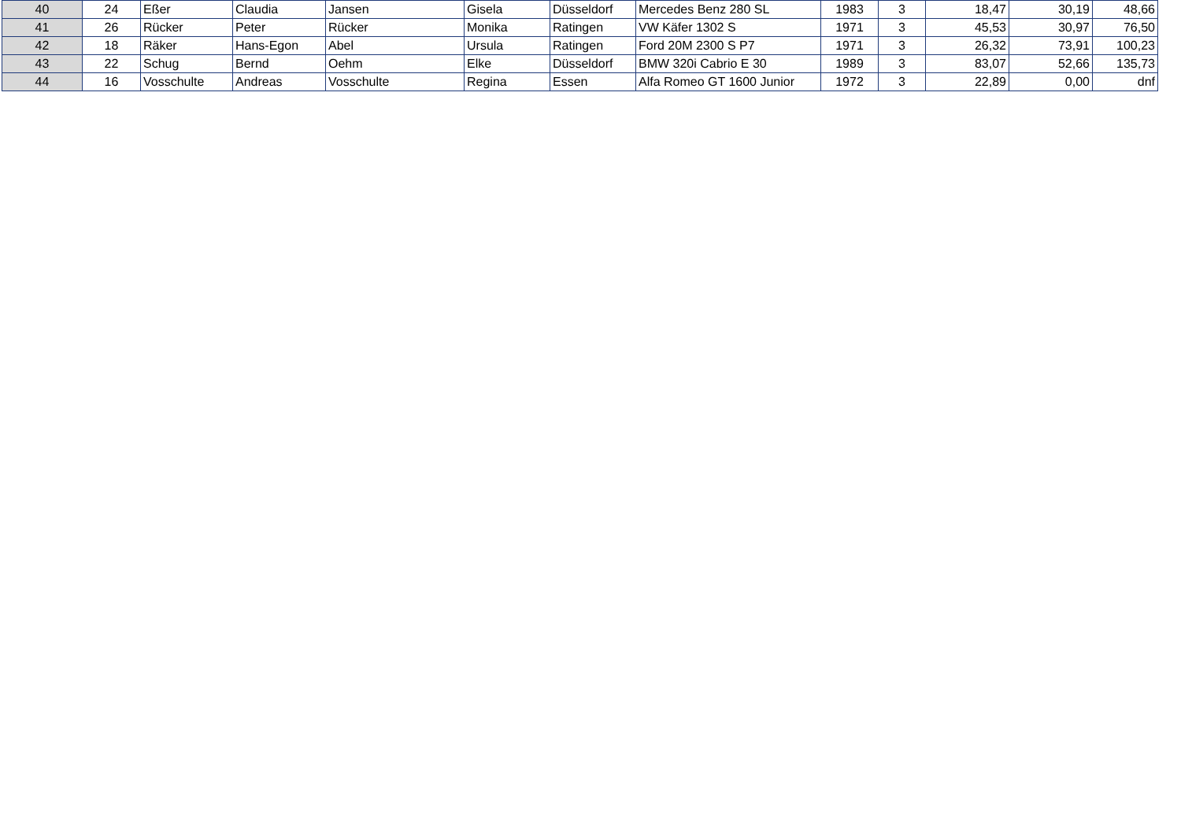| 40 | 24 | Eßer | Claudia | Jansen | Gisela | Düsseldorf | Mercedes Benz 280 SL | 1983 | 3 | 18,47 | 30,19 | 48,66 |
| 41 | 26 | Rücker | Peter | Rücker | Monika | Ratingen | VW Käfer 1302 S | 1971 | 3 | 45,53 | 30,97 | 76,50 |
| 42 | 18 | Räker | Hans-Egon | Abel | Ursula | Ratingen | Ford 20M 2300 S P7 | 1971 | 3 | 26,32 | 73,91 | 100,23 |
| 43 | 22 | Schug | Bernd | Oehm | Elke | Düsseldorf | BMW 320i Cabrio E 30 | 1989 | 3 | 83,07 | 52,66 | 135,73 |
| 44 | 16 | Vosschulte | Andreas | Vosschulte | Regina | Essen | Alfa Romeo GT 1600 Junior | 1972 | 3 | 22,89 | 0,00 | dnf |